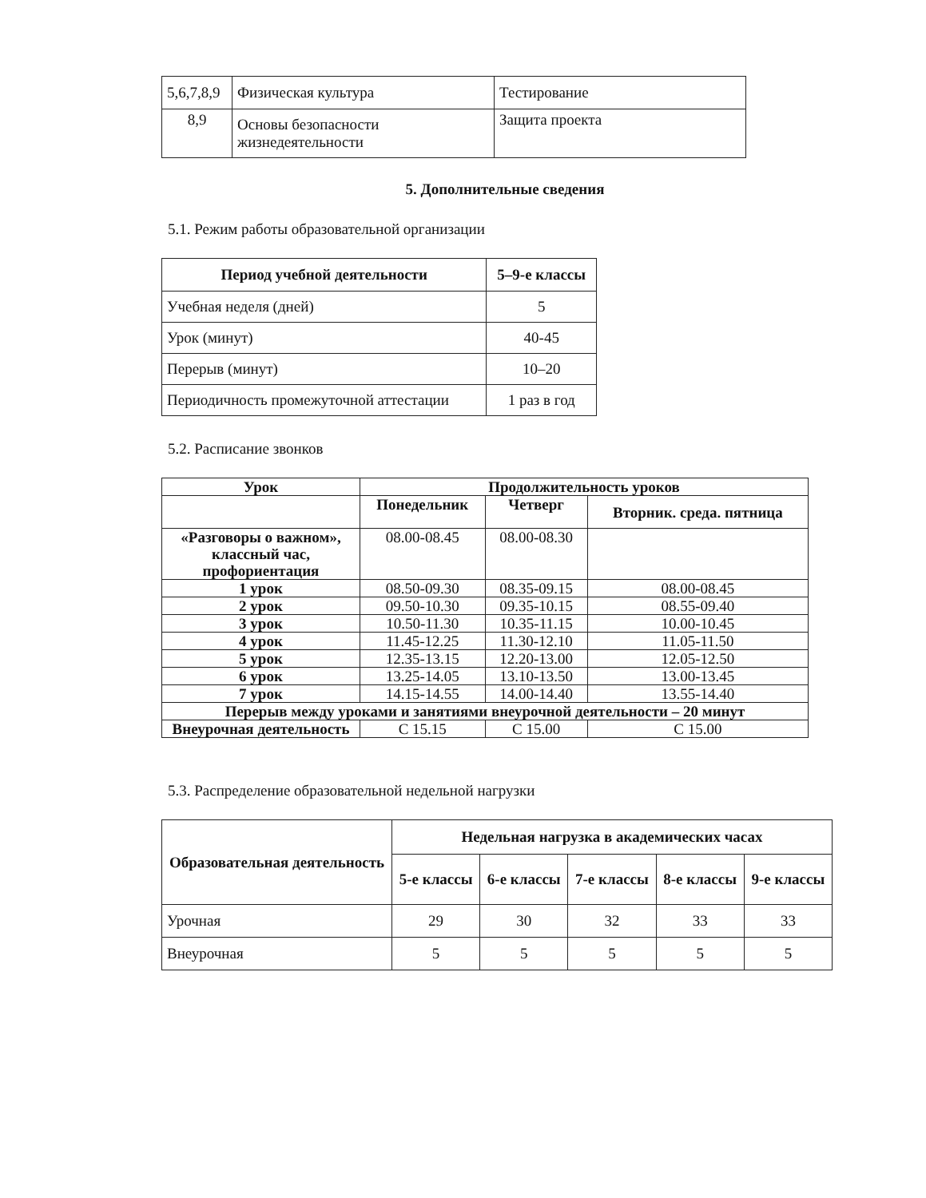| 5,6,7,8,9 | Физическая культура | Тестирование |
| 8,9 | Основы безопасности жизнедеятельности | Защита проекта |
5. Дополнительные сведения
5.1. Режим работы образовательной организации
| Период учебной деятельности | 5–9-е классы |
| --- | --- |
| Учебная неделя (дней) | 5 |
| Урок (минут) | 40-45 |
| Перерыв (минут) | 10–20 |
| Периодичность промежуточной аттестации | 1 раз в год |
5.2. Расписание звонков
| Урок | Продолжительность уроков | | |
| --- | --- | --- | --- |
| | Понедельник | Четверг | Вторник. среда. пятница |
| «Разговоры о важном», классный час, профориентация | 08.00-08.45 | 08.00-08.30 | |
| 1 урок | 08.50-09.30 | 08.35-09.15 | 08.00-08.45 |
| 2 урок | 09.50-10.30 | 09.35-10.15 | 08.55-09.40 |
| 3 урок | 10.50-11.30 | 10.35-11.15 | 10.00-10.45 |
| 4 урок | 11.45-12.25 | 11.30-12.10 | 11.05-11.50 |
| 5 урок | 12.35-13.15 | 12.20-13.00 | 12.05-12.50 |
| 6 урок | 13.25-14.05 | 13.10-13.50 | 13.00-13.45 |
| 7 урок | 14.15-14.55 | 14.00-14.40 | 13.55-14.40 |
| Перерыв между уроками и занятиями внеурочной деятельности – 20 минут | | | |
| Внеурочная деятельность | С 15.15 | С 15.00 | С 15.00 |
5.3. Распределение образовательной недельной нагрузки
| Образовательная деятельность | Недельная нагрузка в академических часах | | | | |
| --- | --- | --- | --- | --- | --- |
| | 5-е классы | 6-е классы | 7-е классы | 8-е классы | 9-е классы |
| Урочная | 29 | 30 | 32 | 33 | 33 |
| Внеурочная | 5 | 5 | 5 | 5 | 5 |